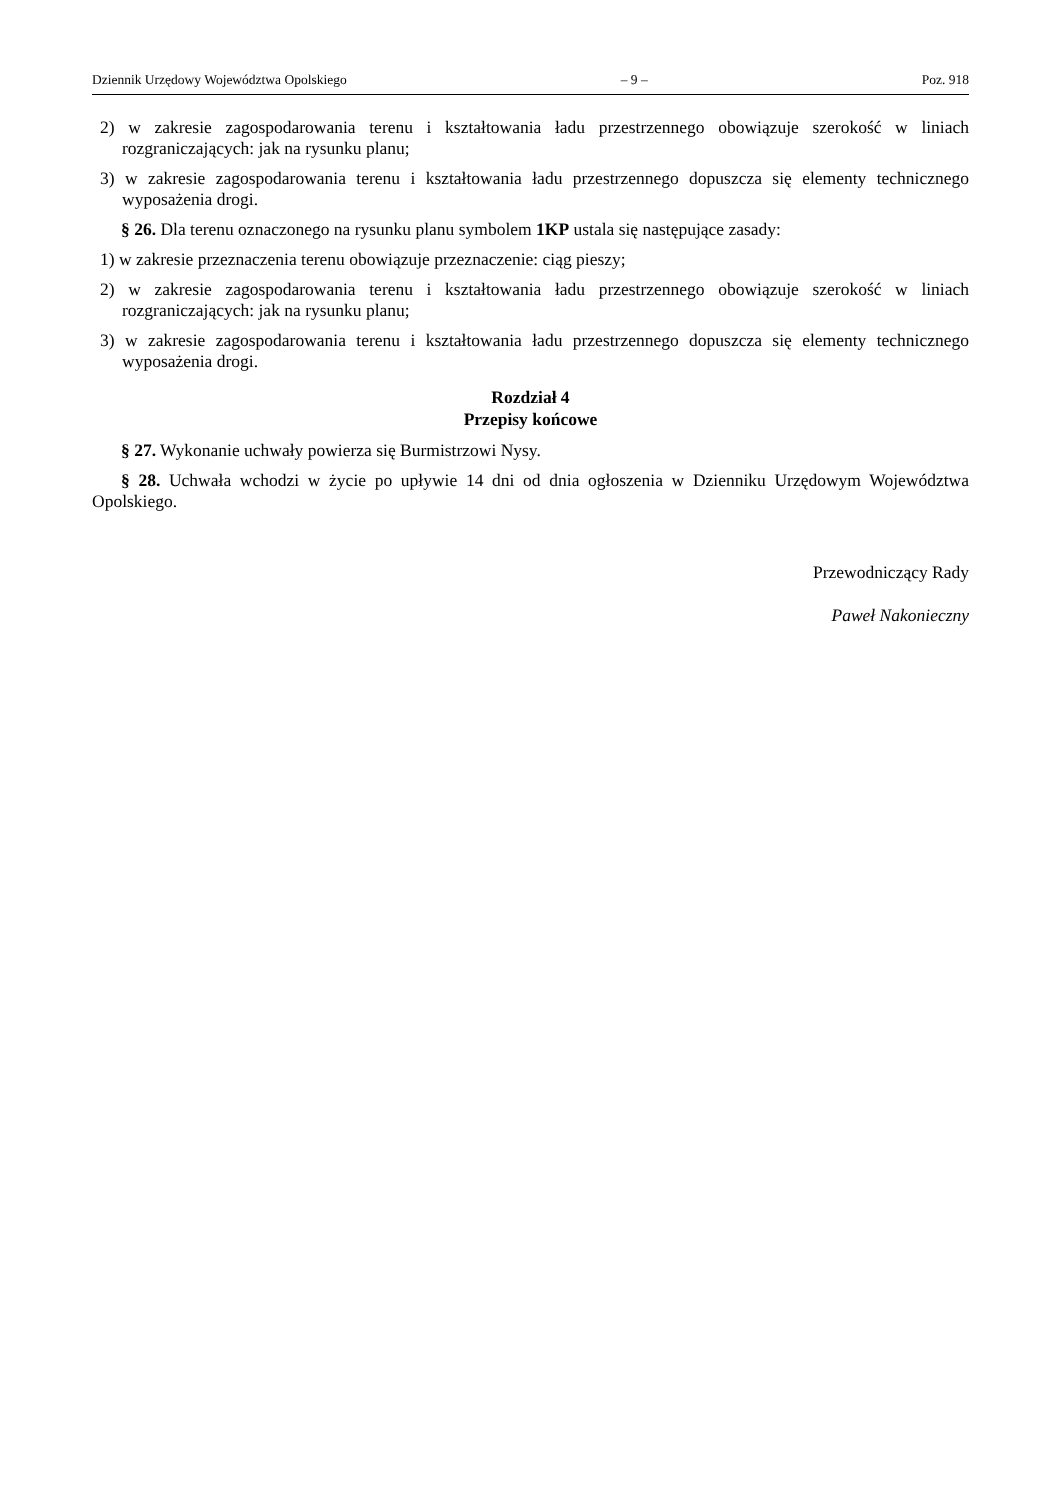Dziennik Urzędowy Województwa Opolskiego – 9 – Poz. 918
2) w zakresie zagospodarowania terenu i kształtowania ładu przestrzennego obowiązuje szerokość w liniach rozgraniczających: jak na rysunku planu;
3) w zakresie zagospodarowania terenu i kształtowania ładu przestrzennego dopuszcza się elementy technicznego wyposażenia drogi.
§ 26. Dla terenu oznaczonego na rysunku planu symbolem 1KP ustala się następujące zasady:
1) w zakresie przeznaczenia terenu obowiązuje przeznaczenie: ciąg pieszy;
2) w zakresie zagospodarowania terenu i kształtowania ładu przestrzennego obowiązuje szerokość w liniach rozgraniczających: jak na rysunku planu;
3) w zakresie zagospodarowania terenu i kształtowania ładu przestrzennego dopuszcza się elementy technicznego wyposażenia drogi.
Rozdział 4
Przepisy końcowe
§ 27. Wykonanie uchwały powierza się Burmistrzowi Nysy.
§ 28. Uchwała wchodzi w życie po upływie 14 dni od dnia ogłoszenia w Dzienniku Urzędowym Województwa Opolskiego.
Przewodniczący Rady
Paweł Nakonieczny